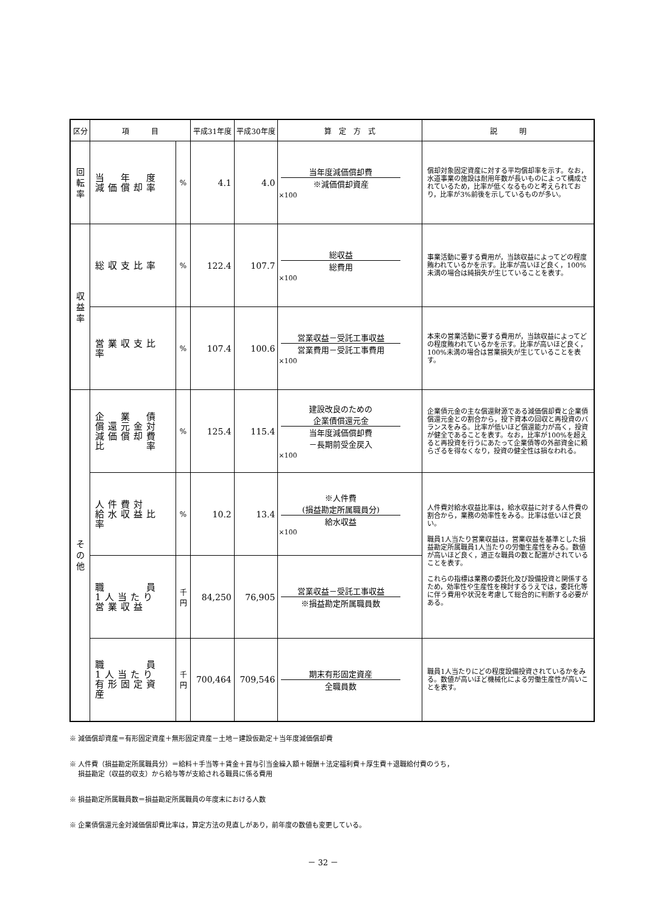| 区分 | 項 目 | | 平成31年度 | 平成30年度 | 算 定 方 式 | 説 明 |
| --- | --- | --- | --- | --- | --- | --- |
| 回 転 率 | 当 年 度 減価償却率 | % | 4.1 | 4.0 | 当年度減価償却費 ※減価償却資産 ×100 | 償却対象固定資産に対する平均償却率を示す。なお，水道事業の施設は耐用年数が長いものによって構成されているため，比率が低くなるものと考えられており，比率が3%前後を示しているものが多い。 |
| 収 益 率 | 総収支比率 | % | 122.4 | 107.7 | 総収益 総費用 ×100 | 事業活動に要する費用が，当該収益によってどの程度賄われているかを示す。比率が高いほど良く，100%未満の場合は純損失が生じていることを表す。 |
| | 営業収支比率 | % | 107.4 | 100.6 | 営業収益－受託工事収益 営業費用－受託工事費用 ×100 | 本来の営業活動に要する費用が，当該収益によってどの程度賄われているかを示す。比率が高いほど良く，100%未満の場合は営業損失が生じていることを表す。 |
| そ の 他 | 企 業 債 償還元金対 減価償却費 比 率 | % | 125.4 | 115.4 | 建設改良のための 企業債償還元金 当年度減価償却費 －長期前受金戻入 ×100 | 企業債元金の主な償還財源である減価償却費と企業債償還元金との割合から，投下資本の回収と再投資のバランスをみる。比率が低いほど償還能力が高く，投資が健全であることを表す。なお，比率が100%を超えると再投資を行うにあたって企業債等の外部資金に頼らざるを得なくなり，投資の健全性は損なわれる。 |
| | 人件費対 給水収益比率 | % | 10.2 | 13.4 | ※人件費 (損益勘定所属職員分) 給水収益 ×100 | 人件費対給水収益比率は，給水収益に対する人件費の割合から，業務の効率性をみる。比率は低いほど良い。 職員1人当たり営業収益は，営業収益を基準とした損益勘定所属職員1人当たりの労働生産性をみる。数値が高いほど良く，適正な職員の数と配置がされていることを表す。 これらの指標は業務の委託化及び設備投資と関係するため，効率性や生産性を検討するうえでは，委託化等に伴う費用や状況を考慮して総合的に判断する必要がある。 |
| | 職 員 1人当たり 営業収益 | 千 円 | 84,250 | 76,905 | 営業収益－受託工事収益 ※損益勘定所属職員数 | |
| | 職 員 1人当たり 有形固定資産 | 千 円 | 700,464 | 709,546 | 期末有形固定資産 全職員数 | 職員1人当たりにどの程度設備投資されているかをみる。数値が高いほど機械化による労働生産性が高いことを表す。 |
※ 減価償却資産＝有形固定資産＋無形固定資産－土地－建設仮勘定＋当年度減価償却費
※ 人件費（損益勘定所属職員分）＝給料＋手当等＋賃金＋賞与引当金繰入額＋報酬＋法定福利費＋厚生費＋退職給付費のうち，
　 損益勘定（収益的収支）から給与等が支給される職員に係る費用
※ 損益勘定所属職員数＝損益勘定所属職員の年度末における人数
※ 企業債償還元金対減価償却費比率は，算定方法の見直しがあり，前年度の数値も変更している。
－ 32 －